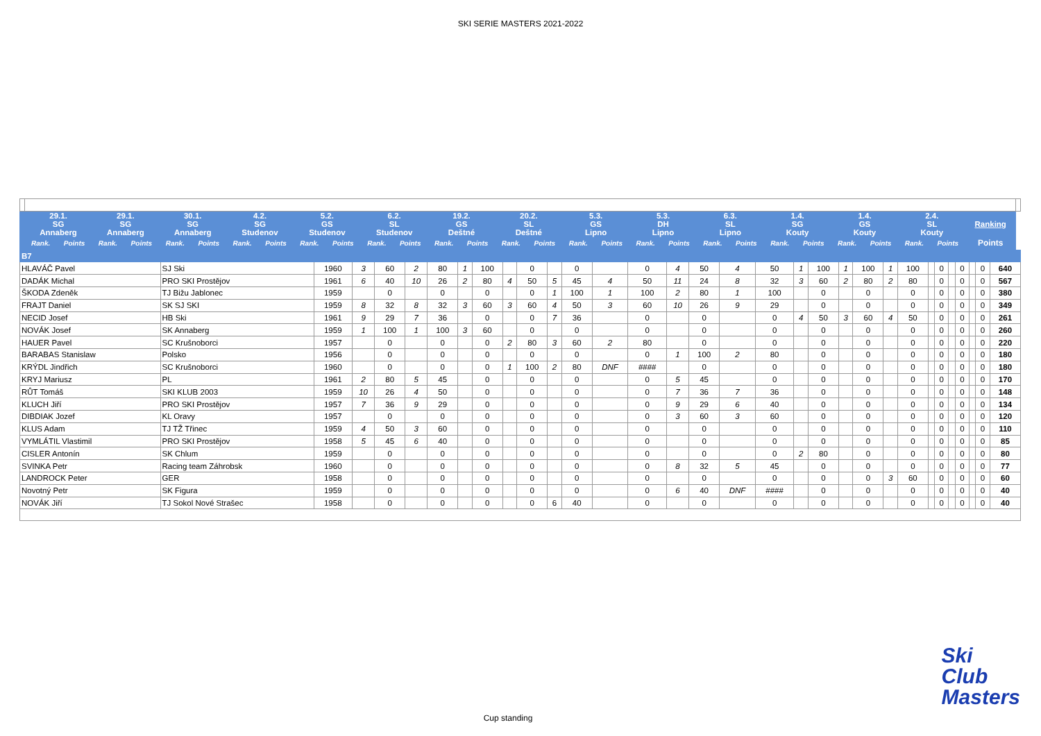SKI SERIE MASTERS 2021-2022
| | 29.1. SG Annaberg | | 29.1. SG Annaberg | | 30.1. SG Annaberg | | 4.2. SG Studenov | | 5.2. GS Studenov | | 6.2. SL Studenov | | 19.2. GS Deštné | | 20.2. SL Deštné | | 5.3. GS Lipno | | 5.3. DH Lipno | | 6.3. SL Lipno | | 1.4. SG Kouty | | 1.4. GS Kouty | | 2.4. SL Kouty | | Ranking | |
| | Rank. | Points | Rank. | Points | Rank. | Points | Rank. | Points | Rank. | Points | Rank. | Points | Rank. | Points | Rank. | Points | Rank. | Points | Rank. | Points | Rank. | Points | Rank. | Points | Rank. | Points | Rank. | Points | Points | |
| B7 | | | | | | | | | | | | | | | | | | | | | | | | | | | | | | | |
| HLAVÁČ Pavel | SJ Ski | 1960 | 3 | 60 | 2 | 80 | 1 | 100 | | 0 | | 0 | | 0 | 4 | 50 | 4 | 50 | 1 | 100 | 1 | 100 | 1 | 100 | | 0 | | 0 | | 0 | 640 |
| DADÁK Michal | PRO SKI Prostějov | 1961 | 6 | 40 | 10 | 26 | 2 | 80 | 4 | 50 | 5 | 45 | 4 | 50 | 11 | 24 | 8 | 32 | 3 | 60 | 2 | 80 | 2 | 80 | | 0 | | 0 | | 0 | 567 |
| ŠKODA Zdeněk | TJ Bižu Jablonec | 1959 | | 0 | | 0 | | 0 | | 0 | 1 | 100 | 1 | 100 | 2 | 80 | 1 | 100 | | 0 | | 0 | | 0 | | 0 | | 0 | | 0 | 380 |
| FRAJT Daniel | SK SJ SKI | 1959 | 8 | 32 | 8 | 32 | 3 | 60 | 3 | 60 | 4 | 50 | 3 | 60 | 10 | 26 | 9 | 29 | | 0 | | 0 | | 0 | | 0 | | 0 | | 0 | 349 |
| NECID Josef | HB Ski | 1961 | 9 | 29 | 7 | 36 | | 0 | | 0 | 7 | 36 | | 0 | | 0 | | 0 | 4 | 50 | 3 | 60 | 4 | 50 | | 0 | | 0 | | 0 | 261 |
| NOVÁK Josef | SK Annaberg | 1959 | 1 | 100 | 1 | 100 | 3 | 60 | | 0 | | 0 | | 0 | | 0 | | 0 | | 0 | | 0 | | 0 | | 0 | | 0 | | 0 | 260 |
| HAUER Pavel | SC Krušnoborci | 1957 | | 0 | | 0 | | 0 | 2 | 80 | 3 | 60 | 2 | 80 | | 0 | | 0 | | 0 | | 0 | | 0 | | 0 | | 0 | | 0 | 220 |
| BARABAS Stanislaw | Polsko | 1956 | | 0 | | 0 | | 0 | | 0 | | 0 | | 0 | 1 | 100 | 2 | 80 | | 0 | | 0 | | 0 | | 0 | | 0 | | 0 | 180 |
| KRÝDL Jindřich | SC Krušnoborci | 1960 | | 0 | | 0 | | 0 | 1 | 100 | 2 | 80 | DNF | #### | | 0 | | 0 | | 0 | | 0 | | 0 | | 0 | | 0 | | 0 | 180 |
| KRYJ Mariusz | PL | 1961 | 2 | 80 | 5 | 45 | | 0 | | 0 | | 0 | | 0 | 5 | 45 | | 0 | | 0 | | 0 | | 0 | | 0 | | 0 | | 0 | 170 |
| RŮT Tomáš | SKI KLUB 2003 | 1959 | 10 | 26 | 4 | 50 | | 0 | | 0 | | 0 | | 0 | 7 | 36 | 7 | 36 | | 0 | | 0 | | 0 | | 0 | | 0 | | 0 | 148 |
| KLUCH Jiří | PRO SKI Prostějov | 1957 | 7 | 36 | 9 | 29 | | 0 | | 0 | | 0 | | 0 | 9 | 29 | 6 | 40 | | 0 | | 0 | | 0 | | 0 | | 0 | | 0 | 134 |
| DIBDIAK Jozef | KL Oravy | 1957 | | 0 | | 0 | | 0 | | 0 | | 0 | | 0 | 3 | 60 | 3 | 60 | | 0 | | 0 | | 0 | | 0 | | 0 | | 0 | 120 |
| KLUS Adam | TJ TŽ Třinec | 1959 | 4 | 50 | 3 | 60 | | 0 | | 0 | | 0 | | 0 | | 0 | | 0 | | 0 | | 0 | | 0 | | 0 | | 0 | | 0 | 110 |
| VYMLÁTIL Vlastimil | PRO SKI Prostějov | 1958 | 5 | 45 | 6 | 40 | | 0 | | 0 | | 0 | | 0 | | 0 | | 0 | | 0 | | 0 | | 0 | | 0 | | 0 | | 0 | 85 |
| CISLER Antonín | SK Chlum | 1959 | | 0 | | 0 | | 0 | | 0 | | 0 | | 0 | | 0 | | 0 | 2 | 80 | | 0 | | 0 | | 0 | | 0 | | 0 | 80 |
| SVINKA Petr | Racing team Záhrobsk | 1960 | | 0 | | 0 | | 0 | | 0 | | 0 | | 0 | 8 | 32 | 5 | 45 | | 0 | | 0 | | 0 | | 0 | | 0 | | 0 | 77 |
| LANDROCK Peter | GER | 1958 | | 0 | | 0 | | 0 | | 0 | | 0 | | 0 | | 0 | | 0 | | 0 | | 0 | 3 | 60 | | 0 | | 0 | | 0 | 60 |
| Novotný Petr | SK Figura | 1959 | | 0 | | 0 | | 0 | | 0 | | 0 | | 0 | 6 | 40 | DNF | #### | | 0 | | 0 | | 0 | | 0 | | 0 | | 0 | 40 |
| NOVÁK Jiří | TJ Sokol Nové Strašec | 1958 | | 0 | | 0 | | 0 | | 0 | 6 | 40 | | 0 | | 0 | | 0 | | 0 | | 0 | | 0 | | 0 | | 0 | | 0 | 40 |
Cup standing
Ski
Club
Masters